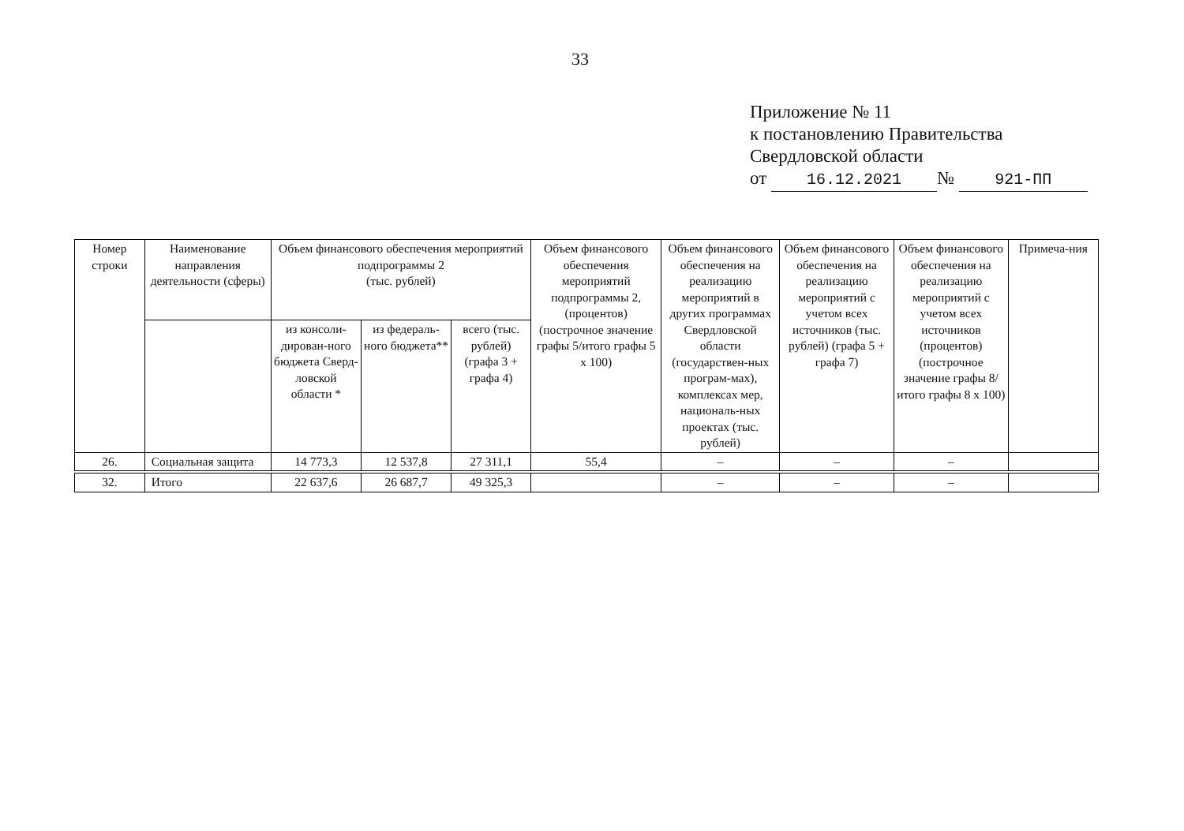33
Приложение № 11
к постановлению Правительства
Свердловской области
от 16.12.2021 № 921-ПП
| Номер строки | Наименование направления деятельности (сферы) | Объем финансового обеспечения мероприятий подпрограммы 2 (тыс. рублей) | | | Объем финансового обеспечения мероприятий подпрограммы 2, (процентов) (построчное значение графы 5/итого графы 5 х 100) | Объем финансового обеспечения на реализацию мероприятий в других программах Свердловской области (государствен-ных програм-мах), комплексах мер, националь-ных проектах (тыс. рублей) | Объем финансового обеспечения на реализацию мероприятий с учетом всех источников (тыс. рублей) (графа 5 + графа 7) | Объем финансового обеспечения на реализацию мероприятий с учетом всех источников (процентов) (построчное значение графы 8/итого графы 8 х 100) | Примеча-ния |
| --- | --- | --- | --- | --- | --- | --- | --- | --- | --- |
| | | из консоли-дирован-ного бюджета Сверд-ловской области * | из федераль-ного бюджета** | всего (тыс. рублей) (графа 3 + графа 4) | | | | | |
| 26. | Социальная защита | 14 773,3 | 12 537,8 | 27 311,1 | 55,4 | – | – | – | |
| 32. | Итого | 22 637,6 | 26 687,7 | 49 325,3 | | – | – | – | |